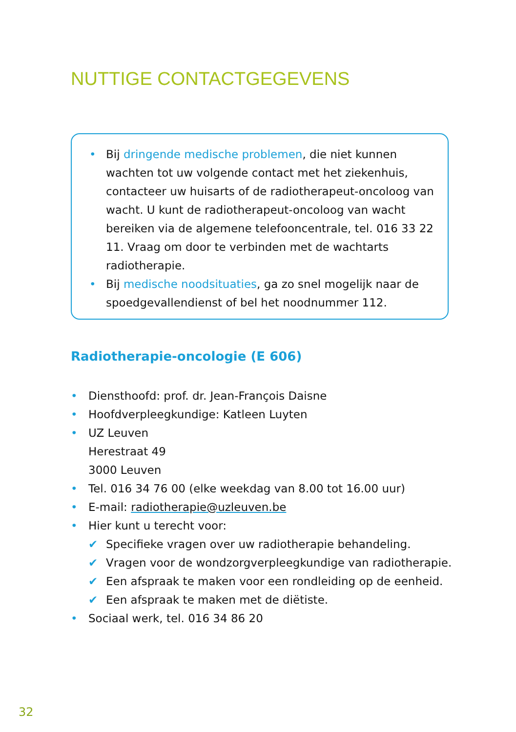NUTTIGE CONTACTGEGEVENS
• Bij dringende medische problemen, die niet kunnen wachten tot uw volgende contact met het ziekenhuis, contacteer uw huisarts of de radiotherapeut-oncoloog van wacht. U kunt de radiotherapeut-oncoloog van wacht bereiken via de algemene telefooncentrale, tel. 016 33 22 11. Vraag om door te verbinden met de wachtarts radiotherapie.
• Bij medische noodsituaties, ga zo snel mogelijk naar de spoedgevallendienst of bel het noodnummer 112.
Radiotherapie-oncologie (E 606)
• Diensthoofd: prof. dr. Jean-François Daisne
• Hoofdverpleegkundige: Katleen Luyten
• UZ Leuven
Herestraat 49
3000 Leuven
• Tel. 016 34 76 00 (elke weekdag van 8.00 tot 16.00 uur)
• E-mail: radiotherapie@uzleuven.be
• Hier kunt u terecht voor:
✔ Specifieke vragen over uw radiotherapie behandeling.
✔ Vragen voor de wondzorgverpleegkundige van radiotherapie.
✔ Een afspraak te maken voor een rondleiding op de eenheid.
✔ Een afspraak te maken met de diëtiste.
• Sociaal werk, tel. 016 34 86 20
32